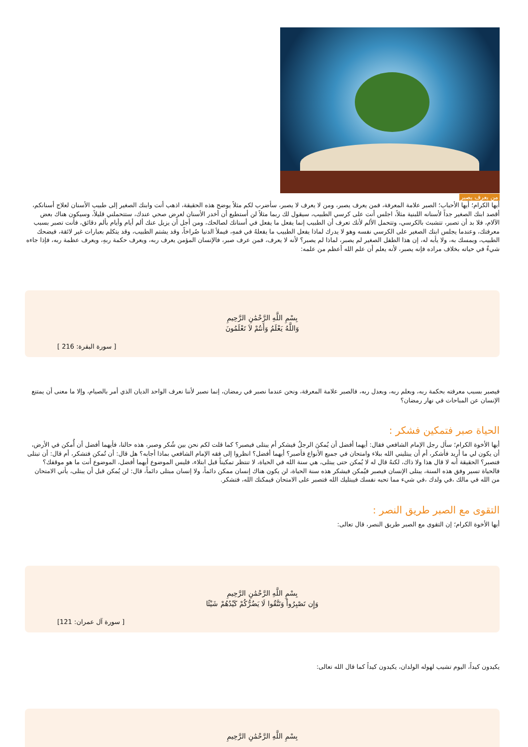من يعرف يصبر
أيها الكرام؛ أيها الأحباب؛ الصبر علامة المعرفة، فمن يعرف يصبر، ومن لا يعرف لا يصبر، سأضرب لكم مثلاً يوضح هذه الحقيقة، اذهب أنت وابنك الصغير إلى طبيب الأسنان لعلاج أسنانكم، أقصد ابنك الصغير جداً لأسنانه اللبنية مثلاً، اجلس أنت على كرسي الطبيب، سيقول لك ربما مثلاً لن أستطيع أن أخدر الأسنان لعرض صحي عندك، ستتحملني قليلاً، وسيكون هناك بعض الآلام، فلا بد أن تصبر، تتشبث بالكرسي، وتتحمل الألم لأنك تعرف أن الطبيب إنما يفعل ما يفعل في أسنانك لصالحك، ومن أجل أن يزيل عنك ألم أيام وأيام بألم دقائق، فأنت تصبر بسبب معرفتك، وعندما يجلس ابنك الصغير على الكرسي نفسه وهو لا يدرك لماذا يفعل الطبيب ما يفعلهُ في فمهِ، فيملأ الدنيا صُراخاً، وقد يشتم الطبيب، وقد يتكلم بعبارات غير لائقة، فيضحك الطبيب، ويمسك به، ولا يأبه له، إن هذا الطفل الصغير لم يصبر، لماذا لم يصبر؟ لأنه لا يعرف، فمن عرف صبر، فالإنسان المؤمن يعرف ربه، ويعرف حكمة ربهِ، ويعرف عظمة ربه، فإذا جاءه شيءٌ في حياته بخلاف مراده فإنه يصبر، لأنه يعلم أن علم الله أعظم من علمه:
بِسْمِ اللَّهِ الرَّحْمَٰنِ الرَّحِيمِ
وَاللَّهُ يَعْلَمُ وَأَنتُمْ لاَ تَعْلَمُونَ
[ سورة البقرة: 216 ]
فيصبر بسبب معرفته بحكمة ربه، وبعلم ربه، وبعدل ربه، فالصبر علامة المعرفة، ونحن عندما نصبر في رمضان، إنما نصبر لأننا نعرف الواحد الديان الذي أمر بالصيام، وإلا ما معنى أن يمتنع الإنسان عن المباحات في نهار رمضان؟
الحياة صبر فتمكين فشكر :
أيها الأخوة الكرام؛ سأل رجل الإمام الشافعي فقال: أيهما أفضل أن يُمكنَ الرجلُ فيشكر أم يبتلى فيصبر؟ كما قلت لكم نحن بين شُكر وصبر، هذه حالنا، فأيهما أفضل أن أُمكن في الأرض، أن يكون لي ما أريد فأشكر، أم أن يبتليني الله ببلاء وامتحان في جميع الأنواع فأصبر؟ أيهما أفضل؟ انظروا إلى فقه الإمام الشافعي بماذا أجابه؟ هل قال: أن تُمكن فتشكر، أم قال: أن تبتلى فتصبر؟ الحقيقة أنه لا قال هذا ولا ذاك، لكنهُ قال له لا يُمكن حتى يبتلى، هي سنة الله في الحياة، لا تنتظر تمكيناً قبل ابتلاء، فليس الموضوع أيهما أفضل، الموضوع أنت ما هو موقفك؟ فالحياة تسير وفق هذه السنة، يبتلى الإنسان فيصبر فيُمكن فيشكر هذه سنة الحياة، لن يكون هناك إنسان ممكن دائماً، ولا إنسان مبتلى دائماً، قال: لن يُمكن قبل أن يبتلى، يأتي الامتحان من الله في مالك ،في ولدك ،في شيء مما تحبه نفسك فيبتليك الله فتصبر على الامتحان فيمكنك الله، فتشكر.
التقوى مع الصبر طريق النصر :
أيها الأخوة الكرام؛ إن التقوى مع الصبر طريق النصر، قال تعالى:
بِسْمِ اللَّهِ الرَّحْمَٰنِ الرَّحِيمِ
وَإِن تَصْبِرُواْ وَتَتَّقُوا لَا يَضُرُّكُمْ كَيْدُهُمْ شَيْئًا
[ سورة آل عمران: 121]
يكيدون كيداً، اليوم تشيب لهوله الولدان، يكيدون كيداً كما قال الله تعالى:
بِسْمِ اللَّهِ الرَّحْمَٰنِ الرَّحِيمِ